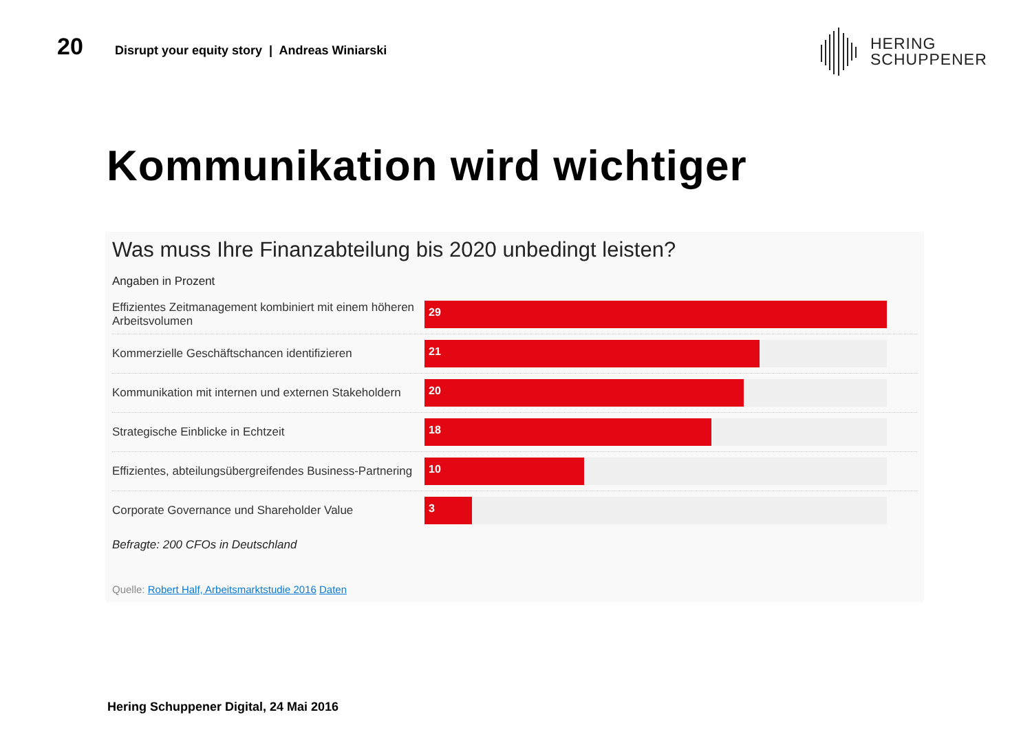20
Disrupt your equity story | Andreas Winiarski
HERING
SCHUPPENER
Kommunikation wird wichtiger
Was muss Ihre Finanzabteilung bis 2020 unbedingt leisten?
Angaben in Prozent
Effizientes Zeitmanagement kombiniert mit einem höheren Arbeitsvolumen
29
Kommerzielle Geschäftschancen identifizieren
21
Kommunikation mit internen und externen Stakeholdern
20
Strategische Einblicke in Echtzeit
18
Effizientes, abteilungsübergreifendes Business-Partnering
10
Corporate Governance und Shareholder Value
3
Befragte: 200 CFOs in Deutschland
Quelle: Robert Half, Arbeitsmarktstudie 2016 Daten
Hering Schuppener Digital, 24 Mai 2016